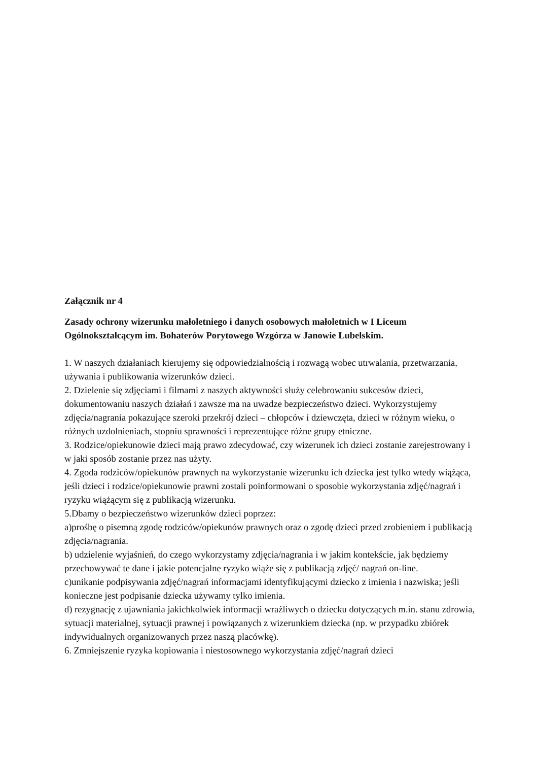Załącznik nr 4
Zasady ochrony wizerunku małoletniego i danych osobowych małoletnich w I Liceum Ogólnokształcącym im. Bohaterów Porytowego Wzgórza w Janowie Lubelskim.
1. W naszych działaniach kierujemy się odpowiedzialnością i rozwagą wobec utrwalania, przetwarzania, używania i publikowania wizerunków dzieci.
2. Dzielenie się zdjęciami i filmami z naszych aktywności służy celebrowaniu sukcesów dzieci, dokumentowaniu naszych działań i zawsze ma na uwadze bezpieczeństwo dzieci. Wykorzystujemy zdjęcia/nagrania pokazujące szeroki przekrój dzieci – chłopców i dziewczęta, dzieci w różnym wieku, o różnych uzdolnieniach, stopniu sprawności i reprezentujące różne grupy etniczne.
3. Rodzice/opiekunowie dzieci mają prawo zdecydować, czy wizerunek ich dzieci zostanie zarejestrowany i w jaki sposób zostanie przez nas użyty.
4. Zgoda rodziców/opiekunów prawnych na wykorzystanie wizerunku ich dziecka jest tylko wtedy wiążąca, jeśli dzieci i rodzice/opiekunowie prawni zostali poinformowani o sposobie wykorzystania zdjęć/nagrań i ryzyku wiążącym się z publikacją wizerunku.
5.Dbamy o bezpieczeństwo wizerunków dzieci poprzez:
a)prośbę o pisemną zgodę rodziców/opiekunów prawnych oraz o zgodę dzieci przed zrobieniem i publikacją zdjęcia/nagrania.
b) udzielenie wyjaśnień, do czego wykorzystamy zdjęcia/nagrania i w jakim kontekście, jak będziemy przechowywać te dane i jakie potencjalne ryzyko wiąże się z publikacją zdjęć/ nagrań on-line.
c)unikanie podpisywania zdjęć/nagrań informacjami identyfikującymi dziecko z imienia i nazwiska; jeśli konieczne jest podpisanie dziecka używamy tylko imienia.
d) rezygnację z ujawniania jakichkolwiek informacji wrażliwych o dziecku dotyczących m.in. stanu zdrowia, sytuacji materialnej, sytuacji prawnej i powiązanych z wizerunkiem dziecka (np. w przypadku zbiórek indywidualnych organizowanych przez naszą placówkę).
6. Zmniejszenie ryzyka kopiowania i niestosownego wykorzystania zdjęć/nagrań dzieci